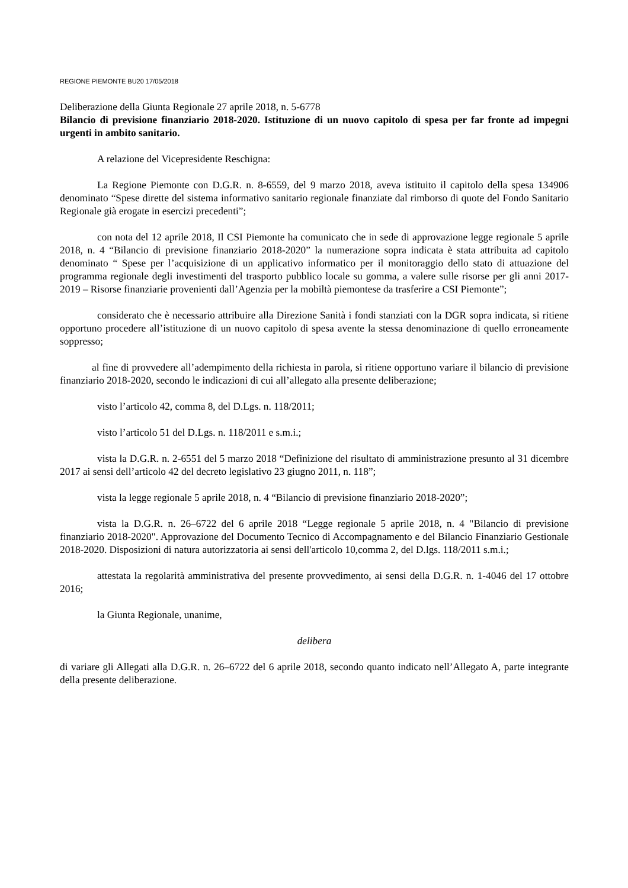REGIONE PIEMONTE BU20 17/05/2018
Deliberazione della Giunta Regionale 27 aprile 2018, n. 5-6778
Bilancio di previsione finanziario 2018-2020. Istituzione di un nuovo capitolo di spesa per far fronte ad impegni urgenti in ambito sanitario.
A relazione del Vicepresidente Reschigna:
La Regione Piemonte con D.G.R. n. 8-6559, del 9 marzo 2018, aveva istituito il capitolo della spesa 134906 denominato “Spese dirette del sistema informativo sanitario regionale finanziate dal rimborso di quote del Fondo Sanitario Regionale già erogate in esercizi precedenti”;
con nota del 12 aprile 2018, Il CSI Piemonte ha comunicato che in sede di approvazione legge regionale 5 aprile 2018, n. 4 “Bilancio di previsione finanziario 2018-2020” la numerazione sopra indicata è stata attribuita ad capitolo denominato “ Spese per l’acquisizione di un applicativo informatico per il monitoraggio dello stato di attuazione del programma regionale degli investimenti del trasporto pubblico locale su gomma, a valere sulle risorse per gli anni 2017-2019 – Risorse finanziarie provenienti dall’Agenzia per la mobiltà piemontese da trasferire a CSI Piemonte”;
considerato che è necessario attribuire alla Direzione Sanità i fondi stanziati con la DGR sopra indicata, si ritiene opportuno procedere all’istituzione di un nuovo capitolo di spesa avente la stessa denominazione di quello erroneamente soppresso;
al fine di provvedere all’adempimento della richiesta in parola, si ritiene opportuno variare il bilancio di previsione finanziario 2018-2020, secondo le indicazioni di cui all’allegato alla presente deliberazione;
visto l’articolo 42, comma 8, del D.Lgs. n. 118/2011;
visto l’articolo 51 del D.Lgs. n. 118/2011 e s.m.i.;
vista la D.G.R. n. 2-6551 del 5 marzo 2018 “Definizione del risultato di amministrazione presunto al 31 dicembre 2017 ai sensi dell’articolo 42 del decreto legislativo 23 giugno 2011, n. 118”;
vista la legge regionale 5 aprile 2018, n. 4 “Bilancio di previsione finanziario 2018-2020”;
vista la D.G.R. n. 26–6722 del 6 aprile 2018 “Legge regionale 5 aprile 2018, n. 4 "Bilancio di previsione finanziario 2018-2020". Approvazione del Documento Tecnico di Accompagnamento e del Bilancio Finanziario Gestionale 2018-2020. Disposizioni di natura autorizzatoria ai sensi dell'articolo 10,comma 2, del D.lgs. 118/2011 s.m.i.;
attestata la regolarità amministrativa del presente provvedimento, ai sensi della D.G.R. n. 1-4046 del 17 ottobre 2016;
la Giunta Regionale, unanime,
delibera
di variare gli Allegati alla D.G.R. n. 26–6722 del 6 aprile 2018, secondo quanto indicato nell’Allegato A, parte integrante della presente deliberazione.